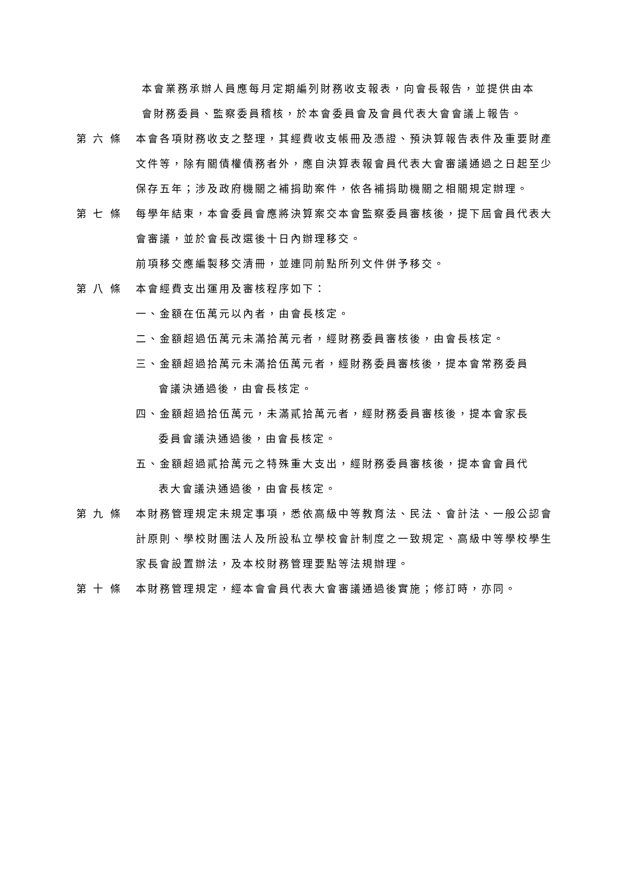本會業務承辦人員應每月定期編列財務收支報表，向會長報告，並提供由本
會財務委員、監察委員稽核，於本會委員會及會員代表大會會議上報告。
第 六 條 本會各項財務收支之整理，其經費收支帳冊及憑證、預決算報告表件及重要財產文件等，除有關債權債務者外，應自決算表報會員代表大會審議通過之日起至少保存五年；涉及政府機關之補捐助案件，依各補捐助機關之相關規定辦理。
第 七 條 每學年結束，本會委員會應將決算案交本會監察委員審核後，提下屆會員代表大會審議，並於會長改選後十日內辦理移交。
前項移交應編製移交清冊，並連同前點所列文件併予移交。
第 八 條 本會經費支出運用及審核程序如下：
一、金額在伍萬元以內者，由會長核定。
二、金額超過伍萬元未滿拾萬元者，經財務委員審核後，由會長核定。
三、金額超過拾萬元未滿拾伍萬元者，經財務委員審核後，提本會常務委員
會議決通過後，由會長核定。
四、金額超過拾伍萬元，未滿貳拾萬元者，經財務委員審核後，提本會家長
委員會議決通過後，由會長核定。
五、金額超過貳拾萬元之特殊重大支出，經財務委員審核後，提本會會員代
表大會議決通過後，由會長核定。
第 九 條 本財務管理規定未規定事項，悉依高級中等教育法、民法、會計法、一般公認會計原則、學校財團法人及所設私立學校會計制度之一致規定、高級中等學校學生家長會設置辦法，及本校財務管理要點等法規辦理。
第 十 條 本財務管理規定，經本會會員代表大會審議通過後實施；修訂時，亦同。